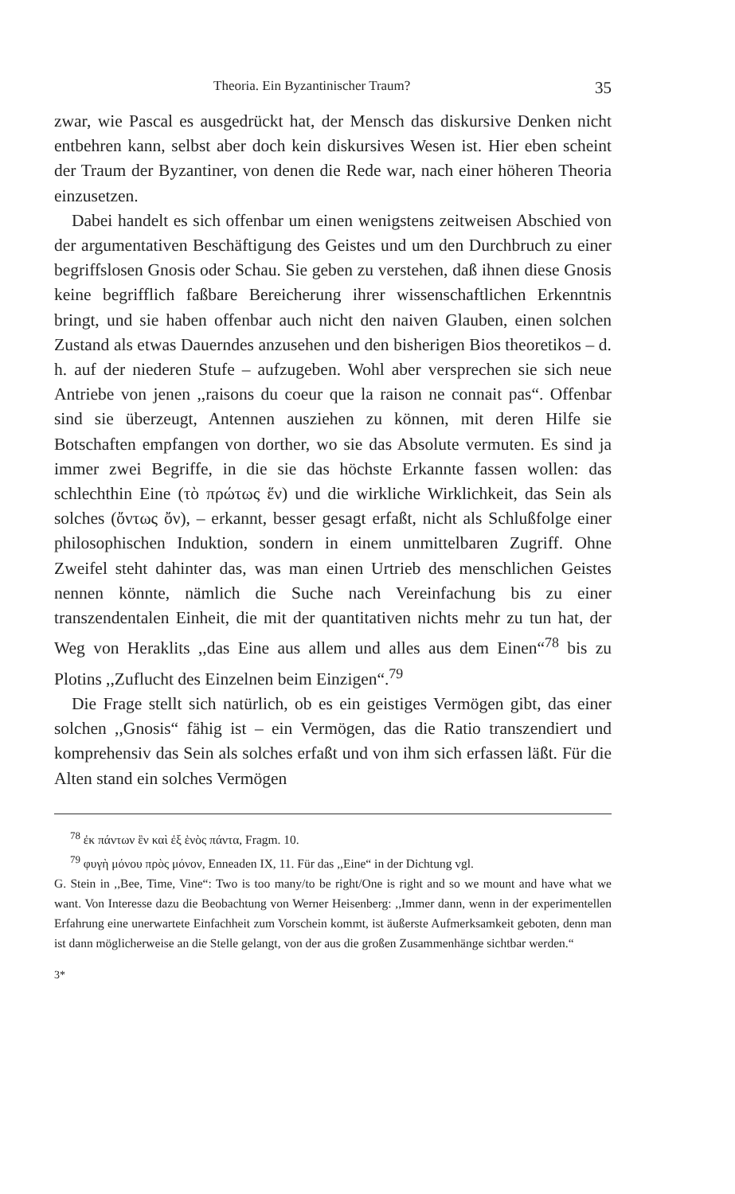Theoria. Ein Byzantinischer Traum? 35
zwar, wie Pascal es ausgedrückt hat, der Mensch das diskursive Denken nicht entbehren kann, selbst aber doch kein diskursives Wesen ist. Hier eben scheint der Traum der Byzantiner, von denen die Rede war, nach einer höheren Theoria einzusetzen.
Dabei handelt es sich offenbar um einen wenigstens zeitweisen Abschied von der argumentativen Beschäftigung des Geistes und um den Durchbruch zu einer begriffslosen Gnosis oder Schau. Sie geben zu verstehen, daß ihnen diese Gnosis keine begrifflich faßbare Bereicherung ihrer wissenschaftlichen Erkenntnis bringt, und sie haben offenbar auch nicht den naiven Glauben, einen solchen Zustand als etwas Dauerndes anzusehen und den bisherigen Bios theoretikos – d. h. auf der niederen Stufe – aufzugeben. Wohl aber versprechen sie sich neue Antriebe von jenen ,,raisons du coeur que la raison ne connait pas“. Offenbar sind sie überzeugt, Antennen ausziehen zu können, mit deren Hilfe sie Botschaften empfangen von dorther, wo sie das Absolute vermuten. Es sind ja immer zwei Begriffe, in die sie das höchste Erkannte fassen wollen: das schlechthin Eine (τὸ πρώτως ἕν) und die wirkliche Wirklichkeit, das Sein als solches (ὄντως ὄν), – erkannt, besser gesagt erfaßt, nicht als Schlußfolge einer philosophischen Induktion, sondern in einem unmittelbaren Zugriff. Ohne Zweifel steht dahinter das, was man einen Urtrieb des menschlichen Geistes nennen könnte, nämlich die Suche nach Vereinfachung bis zu einer transzendentalen Einheit, die mit der quantitativen nichts mehr zu tun hat, der Weg von Heraklits ,,das Eine aus allem und alles aus dem Einen“<sup>78</sup> bis zu Plotins ,,Zuflucht des Einzelnen beim Einzigen“.<sup>79</sup>
Die Frage stellt sich natürlich, ob es ein geistiges Vermögen gibt, das einer solchen ,,Gnosis“ fähig ist – ein Vermögen, das die Ratio transzendiert und komprehensiv das Sein als solches erfaßt und von ihm sich erfassen läßt. Für die Alten stand ein solches Vermögen
<sup>78</sup> ἐκ πάντων ἓν καὶ ἐξ ἑνὸς πάντα, Fragm. 10.
<sup>79</sup> φυγὴ μόνου πρὸς μόνον, Enneaden IX, 11. Für das ,,Eine“ in der Dichtung vgl.
G. Stein in ,,Bee, Time, Vine“: Two is too many/to be right/One is right and so we mount and have what we want. Von Interesse dazu die Beobachtung von Werner Heisenberg: ,,Immer dann, wenn in der experimentellen Erfahrung eine unerwartete Einfachheit zum Vorschein kommt, ist äußerste Aufmerksamkeit geboten, denn man ist dann möglicherweise an die Stelle gelangt, von der aus die großen Zusammenhänge sichtbar werden.“
3*